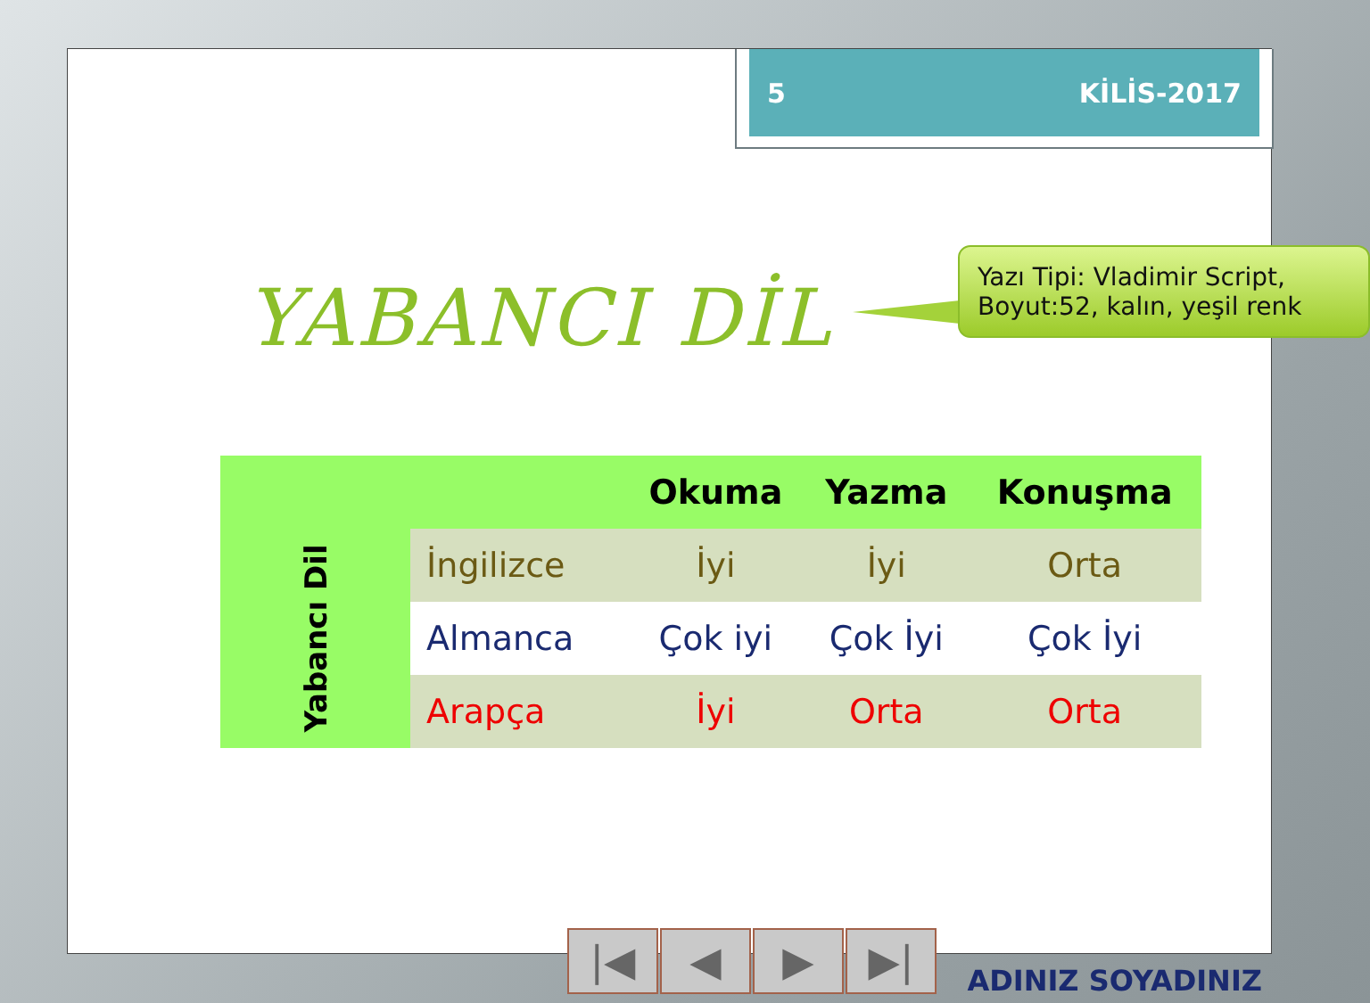5 KİLİS-2017
YABANCI DİL
Yazı Tipi: Vladimir Script, Boyut:52, kalın, yeşil renk
| | | Okuma | Yazma | Konuşma |
| --- | --- | --- | --- | --- |
| Yabancı Dil | İngilizce | İyi | İyi | Orta |
| | Almanca | Çok iyi | Çok İyi | Çok İyi |
| | Arapça | İyi | Orta | Orta |
|◀ ◀ ▶ ▶|
ADINIZ SOYADINIZ